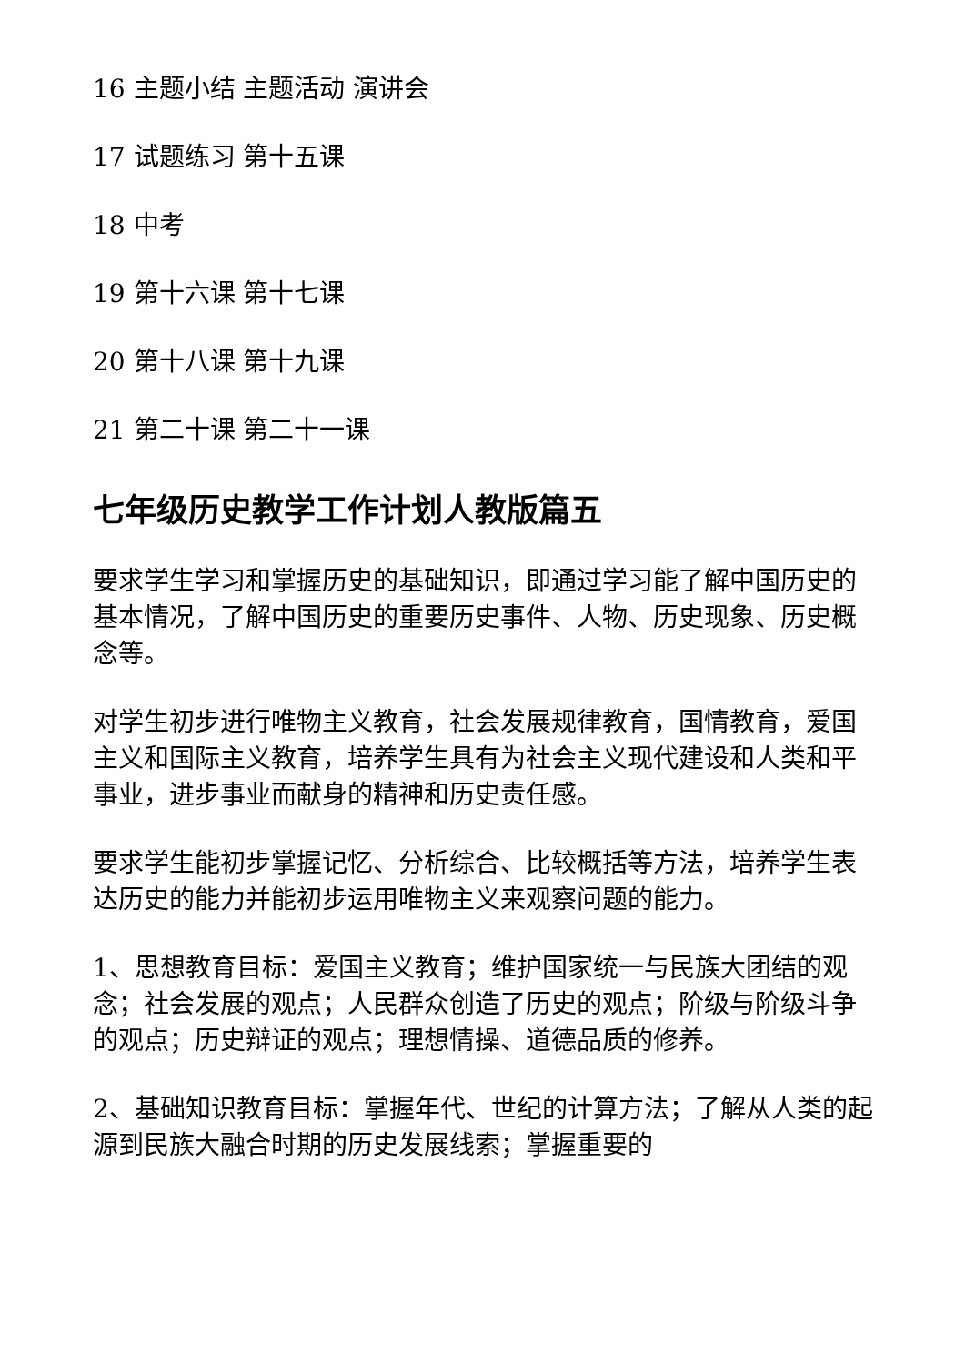16 主题小结 主题活动 演讲会
17 试题练习 第十五课
18 中考
19 第十六课 第十七课
20 第十八课 第十九课
21 第二十课 第二十一课
七年级历史教学工作计划人教版篇五
要求学生学习和掌握历史的基础知识，即通过学习能了解中国历史的基本情况，了解中国历史的重要历史事件、人物、历史现象、历史概念等。
对学生初步进行唯物主义教育，社会发展规律教育，国情教育，爱国主义和国际主义教育，培养学生具有为社会主义现代建设和人类和平事业，进步事业而献身的精神和历史责任感。
要求学生能初步掌握记忆、分析综合、比较概括等方法，培养学生表达历史的能力并能初步运用唯物主义来观察问题的能力。
1、思想教育目标：爱国主义教育；维护国家统一与民族大团结的观念；社会发展的观点；人民群众创造了历史的观点；阶级与阶级斗争的观点；历史辩证的观点；理想情操、道德品质的修养。
2、基础知识教育目标：掌握年代、世纪的计算方法；了解从人类的起源到民族大融合时期的历史发展线索；掌握重要的